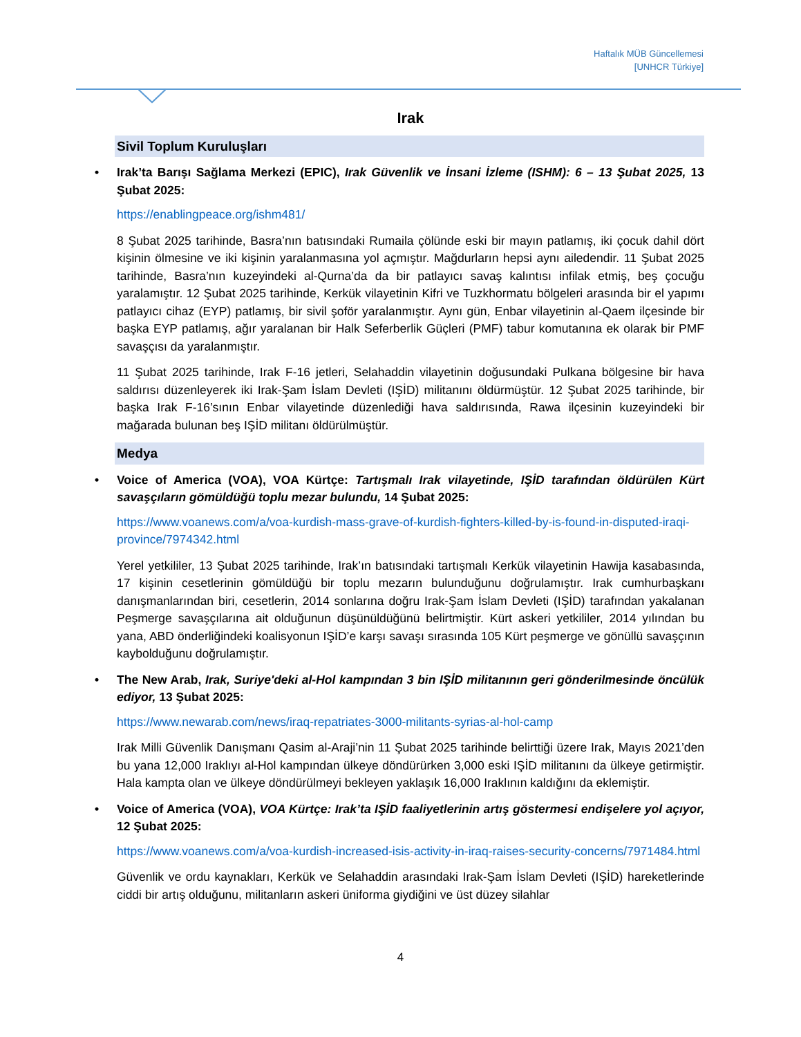Haftalık MÜB Güncellemesi
[UNHCR Türkiye]
Irak
Sivil Toplum Kuruluşları
• Irak’ta Barışı Sağlama Merkezi (EPIC), Irak Güvenlik ve İnsani İzleme (ISHM): 6 – 13 Şubat 2025, 13 Şubat 2025:
https://enablingpeace.org/ishm481/
8 Şubat 2025 tarihinde, Basra’nın batısındaki Rumaila çölünde eski bir mayın patlamış, iki çocuk dahil dört kişinin ölmesine ve iki kişinin yaralanmasına yol açmıştır. Mağdurların hepsi aynı ailedendir. 11 Şubat 2025 tarihinde, Basra’nın kuzeyindeki al-Qurna’da da bir patlayıcı savaş kalıntısı infilak etmiş, beş çocuğu yaralamıştır. 12 Şubat 2025 tarihinde, Kerkük vilayetinin Kifri ve Tuzkhormatu bölgeleri arasında bir el yapımı patlayıcı cihaz (EYP) patlamış, bir sivil şoför yaralanmıştır. Aynı gün, Enbar vilayetinin al-Qaem ilçesinde bir başka EYP patlamış, ağır yaralanan bir Halk Seferberlik Güçleri (PMF) tabur komutanına ek olarak bir PMF savaşçısı da yaralanmıştır.
11 Şubat 2025 tarihinde, Irak F-16 jetleri, Selahaddin vilayetinin doğusundaki Pulkana bölgesine bir hava saldırısı düzenleyerek iki Irak-Şam İslam Devleti (IŞİD) militanını öldürmüştür. 12 Şubat 2025 tarihinde, bir başka Irak F-16’sının Enbar vilayetinde düzenlediği hava saldırısında, Rawa ilçesinin kuzeyindeki bir mağarada bulunan beş IŞİD militanı öldürülmüştür.
Medya
• Voice of America (VOA), VOA Kürtçe: Tartışmalı Irak vilayetinde, IŞİD tarafından öldürülen Kürt savaşçıların gömüldüğü toplu mezar bulundu, 14 Şubat 2025:
https://www.voanews.com/a/voa-kurdish-mass-grave-of-kurdish-fighters-killed-by-is-found-in-disputed-iraqi-province/7974342.html
Yerel yetkililer, 13 Şubat 2025 tarihinde, Irak’ın batısındaki tartışmalı Kerkük vilayetinin Hawija kasabasında, 17 kişinin cesetlerinin gömüldüğü bir toplu mezarın bulunduğunu doğrulamıştır. Irak cumhurbaşkanı danışmanlarından biri, cesetlerin, 2014 sonlarına doğru Irak-Şam İslam Devleti (IŞİD) tarafından yakalanan Peşmerge savaşçılarına ait olduğunun düşünüldüğünü belirtmiştir. Kürt askeri yetkililer, 2014 yılından bu yana, ABD önderliğindeki koalisyonun IŞİD’e karşı savaşı sırasında 105 Kürt peşmerge ve gönüllü savaşçının kaybolduğunu doğrulamıştır.
• The New Arab, Irak, Suriye'deki al-Hol kampından 3 bin IŞİD militanının geri gönderilmesinde öncülük ediyor, 13 Şubat 2025:
https://www.newarab.com/news/iraq-repatriates-3000-militants-syrias-al-hol-camp
Irak Milli Güvenlik Danışmanı Qasim al-Araji’nin 11 Şubat 2025 tarihinde belirttiği üzere Irak, Mayıs 2021’den bu yana 12,000 Iraklıyı al-Hol kampından ülkeye döndürürken 3,000 eski IŞİD militanını da ülkeye getirmiştir. Hala kampta olan ve ülkeye döndürülmeyi bekleyen yaklaşık 16,000 Iraklının kaldığını da eklemiştir.
• Voice of America (VOA), VOA Kürtçe: Irak’ta IŞİD faaliyetlerinin artış göstermesi endişelere yol açıyor, 12 Şubat 2025:
https://www.voanews.com/a/voa-kurdish-increased-isis-activity-in-iraq-raises-security-concerns/7971484.html
Güvenlik ve ordu kaynakları, Kerkük ve Selahaddin arasındaki Irak-Şam İslam Devleti (IŞİD) hareketlerinde ciddi bir artış olduğunu, militanların askeri üniforma giydiğini ve üst düzey silahlar
4